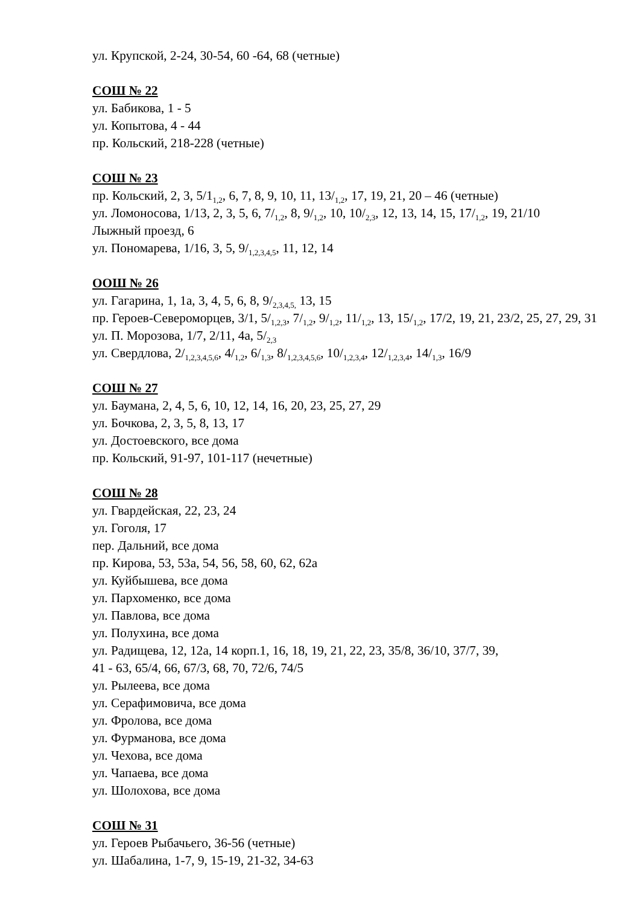ул. Крупской, 2-24, 30-54, 60 -64, 68 (четные)
СОШ № 22
ул. Бабикова, 1 - 5
ул. Копытова, 4 - 44
пр. Кольский, 218-228 (четные)
СОШ № 23
пр. Кольский, 2, 3, 5/1<sub>1,2</sub>, 6, 7, 8, 9, 10, 11, 13/<sub>1,2</sub>, 17, 19, 21, 20 – 46 (четные)
ул. Ломоносова, 1/13, 2, 3, 5, 6, 7/<sub>1,2</sub>, 8, 9/<sub>1,2</sub>, 10, 10/<sub>2,3</sub>, 12, 13, 14, 15, 17/<sub>1,2</sub>, 19, 21/10
Лыжный проезд, 6
ул. Пономарева, 1/16, 3, 5, 9/<sub>1,2,3,4,5</sub>, 11, 12, 14
ООШ № 26
ул. Гагарина, 1, 1а, 3, 4, 5, 6, 8, 9/<sub>2,3,4,5,</sub> 13, 15
пр. Героев-Североморцев, 3/1, 5/<sub>1,2,3</sub>, 7/<sub>1,2</sub>, 9/<sub>1,2</sub>, 11/<sub>1,2</sub>, 13, 15/<sub>1,2</sub>, 17/2, 19, 21, 23/2, 25, 27, 29, 31
ул. П. Морозова, 1/7, 2/11, 4а, 5/<sub>2,3</sub>
ул. Свердлова, 2/<sub>1,2,3,4,5,6</sub>, 4/<sub>1,2</sub>, 6/<sub>1,3</sub>, 8/<sub>1,2,3,4,5,6</sub>, 10/<sub>1,2,3,4</sub>, 12/<sub>1,2,3,4</sub>, 14/<sub>1,3</sub>, 16/9
СОШ № 27
ул. Баумана, 2, 4, 5, 6, 10, 12, 14, 16, 20, 23, 25, 27, 29
ул. Бочкова, 2, 3, 5, 8, 13, 17
ул. Достоевского, все дома
пр. Кольский, 91-97, 101-117 (нечетные)
СОШ № 28
ул. Гвардейская, 22, 23, 24
ул. Гоголя, 17
пер. Дальний, все дома
пр. Кирова, 53, 53а, 54, 56, 58, 60, 62, 62а
ул. Куйбышева, все дома
ул. Пархоменко, все дома
ул. Павлова, все дома
ул. Полухина, все дома
ул. Радищева, 12, 12а, 14 корп.1, 16, 18, 19, 21, 22, 23, 35/8, 36/10, 37/7, 39,
41 - 63, 65/4, 66, 67/3, 68, 70, 72/6, 74/5
ул. Рылеева, все дома
ул. Серафимовича, все дома
ул. Фролова, все дома
ул. Фурманова, все дома
ул. Чехова, все дома
ул. Чапаева, все дома
ул. Шолохова, все дома
СОШ № 31
ул. Героев Рыбачьего, 36-56 (четные)
ул. Шабалина, 1-7, 9, 15-19, 21-32, 34-63